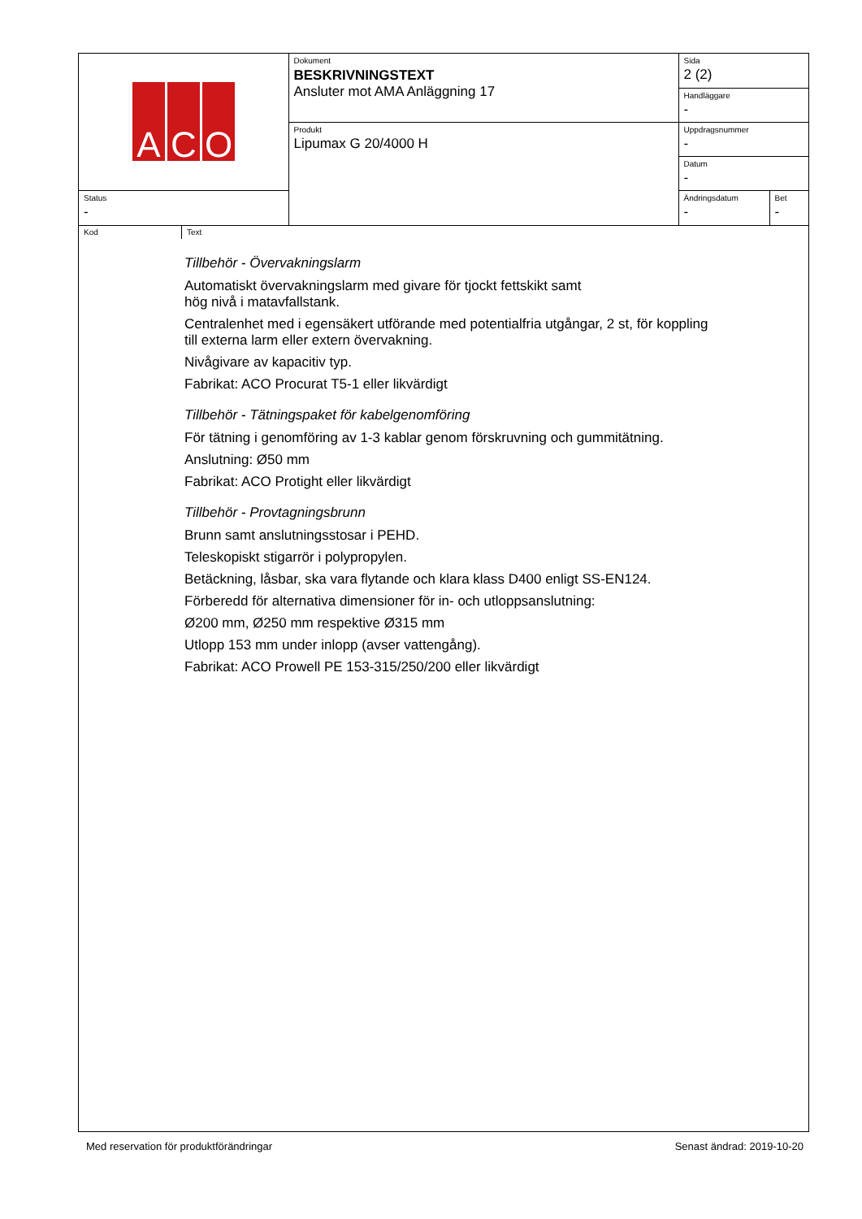| A C O | Dokument BESKRIVNINGSTEXT Ansluter mot AMA Anläggning 17 | Sida 2 (2) | |
| | | Handläggare - | |
| | Produkt Lipumax G 20/4000 H | Uppdragsnummer - | |
| | | Datum - | |
| Status - | | Ändringsdatum - | Bet - |
Kod Text
Tillbehör - Övervakningslarm
Automatiskt övervakningslarm med givare för tjockt fettskikt samt
hög nivå i matavfallstank.
Centralenhet med i egensäkert utförande med potentialfria utgångar, 2 st, för koppling
till externa larm eller extern övervakning.
Nivågivare av kapacitiv typ.
Fabrikat: ACO Procurat T5-1 eller likvärdigt
Tillbehör - Tätningspaket för kabelgenomföring
För tätning i genomföring av 1-3 kablar genom förskruvning och gummitätning.
Anslutning: Ø50 mm
Fabrikat: ACO Protight eller likvärdigt
Tillbehör - Provtagningsbrunn
Brunn samt anslutningsstosar i PEHD.
Teleskopiskt stigarrör i polypropylen.
Betäckning, låsbar, ska vara flytande och klara klass D400 enligt SS-EN124.
Förberedd för alternativa dimensioner för in- och utloppsanslutning:
Ø200 mm, Ø250 mm respektive Ø315 mm
Utlopp 153 mm under inlopp (avser vattengång).
Fabrikat: ACO Prowell PE 153-315/250/200 eller likvärdigt
Med reservation för produktförändringar Senast ändrad: 2019-10-20